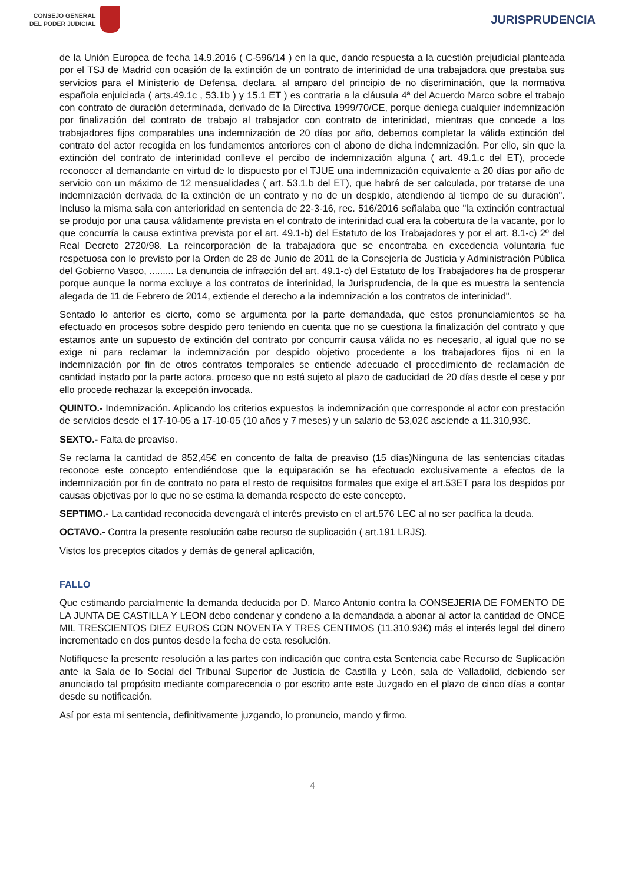CONSEJO GENERAL
DEL PODER JUDICIAL
JURISPRUDENCIA
de la Unión Europea de fecha 14.9.2016 ( C-596/14 ) en la que, dando respuesta a la cuestión prejudicial planteada por el TSJ de Madrid con ocasión de la extinción de un contrato de interinidad de una trabajadora que prestaba sus servicios para el Ministerio de Defensa, declara, al amparo del principio de no discriminación, que la normativa española enjuiciada ( arts.49.1c , 53.1b ) y 15.1 ET ) es contraria a la cláusula 4ª del Acuerdo Marco sobre el trabajo con contrato de duración determinada, derivado de la Directiva 1999/70/CE, porque deniega cualquier indemnización por finalización del contrato de trabajo al trabajador con contrato de interinidad, mientras que concede a los trabajadores fijos comparables una indemnización de 20 días por año, debemos completar la válida extinción del contrato del actor recogida en los fundamentos anteriores con el abono de dicha indemnización. Por ello, sin que la extinción del contrato de interinidad conlleve el percibo de indemnización alguna ( art. 49.1.c del ET), procede reconocer al demandante en virtud de lo dispuesto por el TJUE una indemnización equivalente a 20 días por año de servicio con un máximo de 12 mensualidades ( art. 53.1.b del ET), que habrá de ser calculada, por tratarse de una indemnización derivada de la extinción de un contrato y no de un despido, atendiendo al tiempo de su duración". Incluso la misma sala con anterioridad en sentencia de 22-3-16, rec. 516/2016 señalaba que "la extinción contractual se produjo por una causa válidamente prevista en el contrato de interinidad cual era la cobertura de la vacante, por lo que concurría la causa extintiva prevista por el art. 49.1-b) del Estatuto de los Trabajadores y por el art. 8.1-c) 2º del Real Decreto 2720/98. La reincorporación de la trabajadora que se encontraba en excedencia voluntaria fue respetuosa con lo previsto por la Orden de 28 de Junio de 2011 de la Consejería de Justicia y Administración Pública del Gobierno Vasco, ......... La denuncia de infracción del art. 49.1-c) del Estatuto de los Trabajadores ha de prosperar porque aunque la norma excluye a los contratos de interinidad, la Jurisprudencia, de la que es muestra la sentencia alegada de 11 de Febrero de 2014, extiende el derecho a la indemnización a los contratos de interinidad".
Sentado lo anterior es cierto, como se argumenta por la parte demandada, que estos pronunciamientos se ha efectuado en procesos sobre despido pero teniendo en cuenta que no se cuestiona la finalización del contrato y que estamos ante un supuesto de extinción del contrato por concurrir causa válida no es necesario, al igual que no se exige ni para reclamar la indemnización por despido objetivo procedente a los trabajadores fijos ni en la indemnización por fin de otros contratos temporales se entiende adecuado el procedimiento de reclamación de cantidad instado por la parte actora, proceso que no está sujeto al plazo de caducidad de 20 días desde el cese y por ello procede rechazar la excepción invocada.
QUINTO.- Indemnización. Aplicando los criterios expuestos la indemnización que corresponde al actor con prestación de servicios desde el 17-10-05 a 17-10-05 (10 años y 7 meses) y un salario de 53,02€ asciende a 11.310,93€.
SEXTO.- Falta de preaviso.
Se reclama la cantidad de 852,45€ en concento de falta de preaviso (15 días)Ninguna de las sentencias citadas reconoce este concepto entendiéndose que la equiparación se ha efectuado exclusivamente a efectos de la indemnización por fin de contrato no para el resto de requisitos formales que exige el art.53ET para los despidos por causas objetivas por lo que no se estima la demanda respecto de este concepto.
SEPTIMO.- La cantidad reconocida devengará el interés previsto en el art.576 LEC al no ser pacífica la deuda.
OCTAVO.- Contra la presente resolución cabe recurso de suplicación ( art.191 LRJS).
Vistos los preceptos citados y demás de general aplicación,
FALLO
Que estimando parcialmente la demanda deducida por D. Marco Antonio contra la CONSEJERIA DE FOMENTO DE LA JUNTA DE CASTILLA Y LEON debo condenar y condeno a la demandada a abonar al actor la cantidad de ONCE MIL TRESCIENTOS DIEZ EUROS CON NOVENTA Y TRES CENTIMOS (11.310,93€) más el interés legal del dinero incrementado en dos puntos desde la fecha de esta resolución.
Notifíquese la presente resolución a las partes con indicación que contra esta Sentencia cabe Recurso de Suplicación ante la Sala de lo Social del Tribunal Superior de Justicia de Castilla y León, sala de Valladolid, debiendo ser anunciado tal propósito mediante comparecencia o por escrito ante este Juzgado en el plazo de cinco días a contar desde su notificación.
Así por esta mi sentencia, definitivamente juzgando, lo pronuncio, mando y firmo.
4